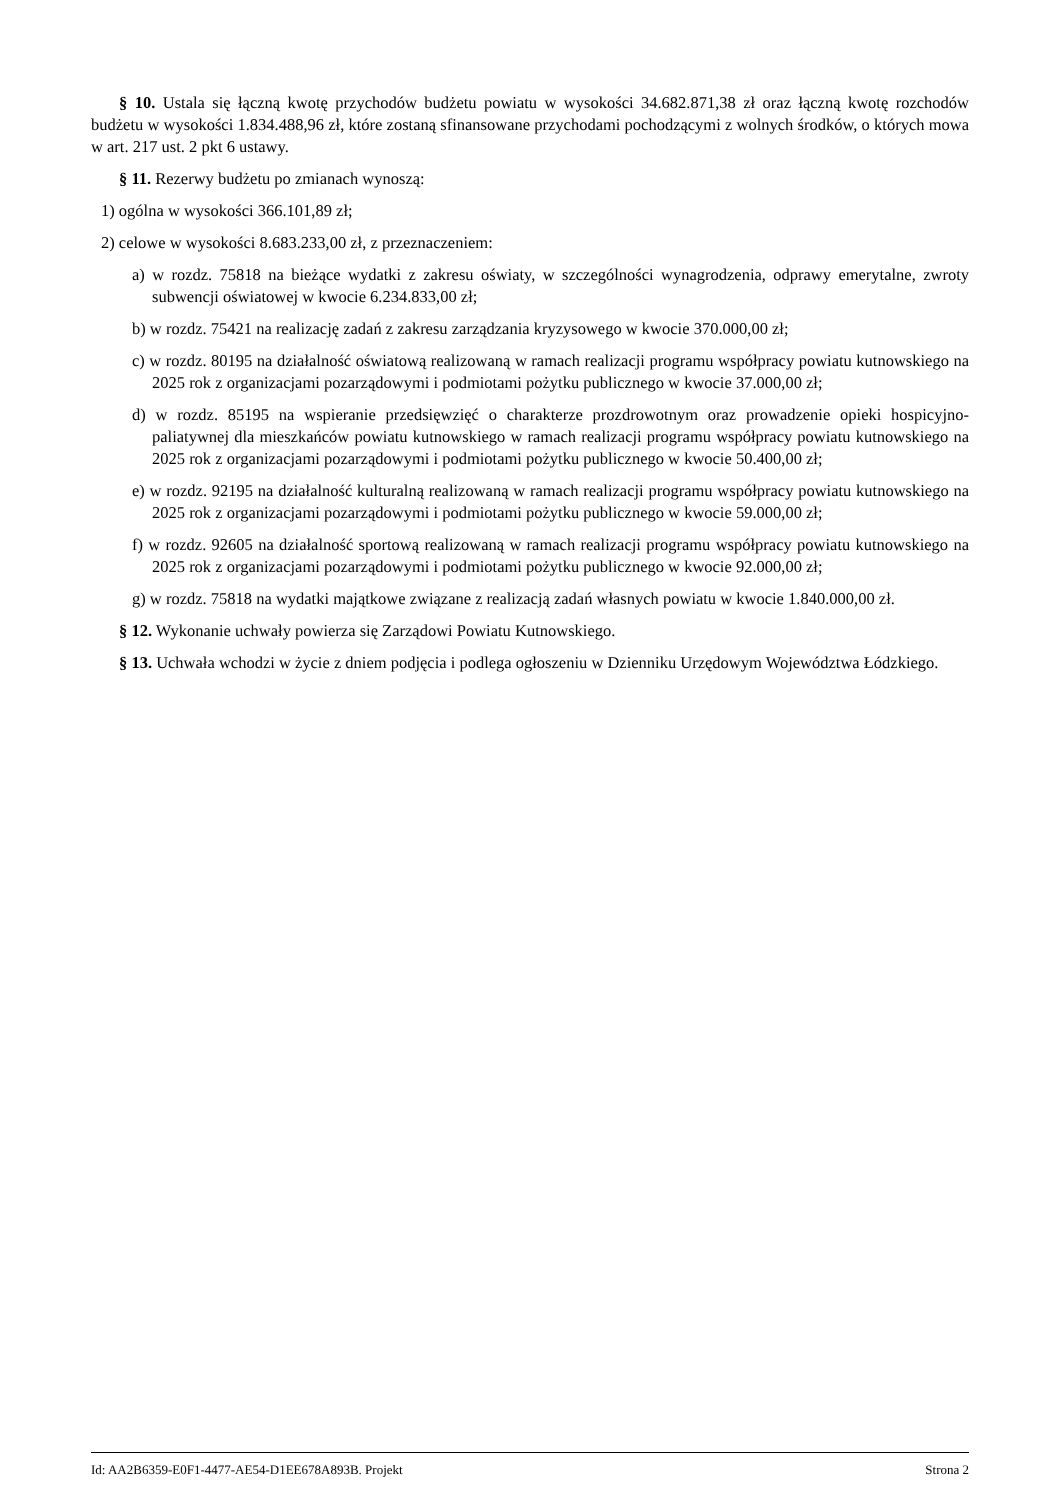§ 10. Ustala się łączną kwotę przychodów budżetu powiatu w wysokości 34.682.871,38 zł oraz łączną kwotę rozchodów budżetu w wysokości 1.834.488,96 zł, które zostaną sfinansowane przychodami pochodzącymi z wolnych środków, o których mowa w art. 217 ust. 2 pkt 6 ustawy.
§ 11. Rezerwy budżetu po zmianach wynoszą:
1) ogólna w wysokości 366.101,89 zł;
2) celowe w wysokości 8.683.233,00 zł, z przeznaczeniem:
a) w rozdz. 75818 na bieżące wydatki z zakresu oświaty, w szczególności wynagrodzenia, odprawy emerytalne, zwroty subwencji oświatowej w kwocie 6.234.833,00 zł;
b) w rozdz. 75421 na realizację zadań z zakresu zarządzania kryzysowego w kwocie 370.000,00 zł;
c) w rozdz. 80195 na działalność oświatową realizowaną w ramach realizacji programu współpracy powiatu kutnowskiego na 2025 rok z organizacjami pozarządowymi i podmiotami pożytku publicznego w kwocie 37.000,00 zł;
d) w rozdz. 85195 na wspieranie przedsięwzięć o charakterze prozdrowotnym oraz prowadzenie opieki hospicyjno-paliatywnej dla mieszkańców powiatu kutnowskiego w ramach realizacji programu współpracy powiatu kutnowskiego na 2025 rok z organizacjami pozarządowymi i podmiotami pożytku publicznego w kwocie 50.400,00 zł;
e) w rozdz. 92195 na działalność kulturalną realizowaną w ramach realizacji programu współpracy powiatu kutnowskiego na 2025 rok z organizacjami pozarządowymi i podmiotami pożytku publicznego w kwocie 59.000,00 zł;
f) w rozdz. 92605 na działalność sportową realizowaną w ramach realizacji programu współpracy powiatu kutnowskiego na 2025 rok z organizacjami pozarządowymi i podmiotami pożytku publicznego w kwocie 92.000,00 zł;
g) w rozdz. 75818 na wydatki majątkowe związane z realizacją zadań własnych powiatu w kwocie 1.840.000,00 zł.
§ 12. Wykonanie uchwały powierza się Zarządowi Powiatu Kutnowskiego.
§ 13. Uchwała wchodzi w życie z dniem podjęcia i podlega ogłoszeniu w Dzienniku Urzędowym Województwa Łódzkiego.
Id: AA2B6359-E0F1-4477-AE54-D1EE678A893B. Projekt Strona 2